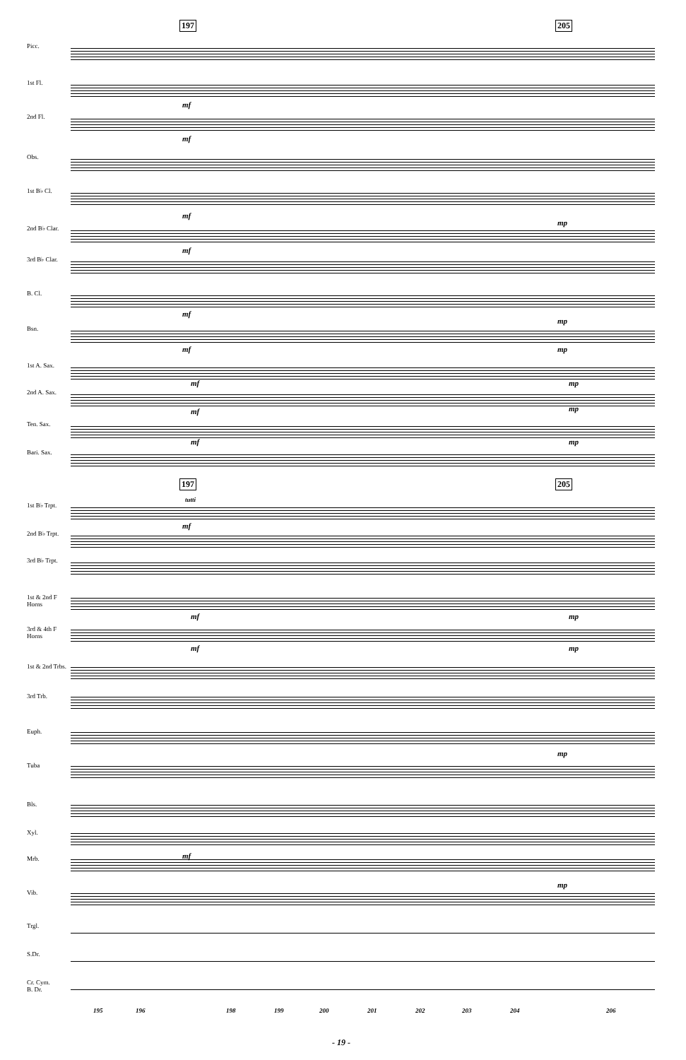197 205
197 205
Picc.
1st Fl.
mf
2nd Fl.
mf
Obs.
1st B♭ Cl.
mf
mp
2nd B♭ Clar.
mf
3rd B♭ Clar.
B. Cl.
mf
mp
Bsn.
mf mp
1st A. Sax.
mf mp
2nd A. Sax.
mf mp
Ten. Sax.
mf mp
Bari. Sax.
1st B♭ Trpt.
tutti
mf
2nd B♭ Trpt.
3rd B♭ Trpt.
1st & 2nd F Horns
mf mp
3rd & 4th F Horns
mf mp
1st & 2nd Trbs.
3rd Trb.
Euph.
mp
Tuba
Bls.
Xyl.
mf
Mrb.
mp
Vib.
Trgl.
S.Dr.
Cr. Cym.
B. Dr.
195 196 198 199 200 201 202 203 204 206
- 19 -